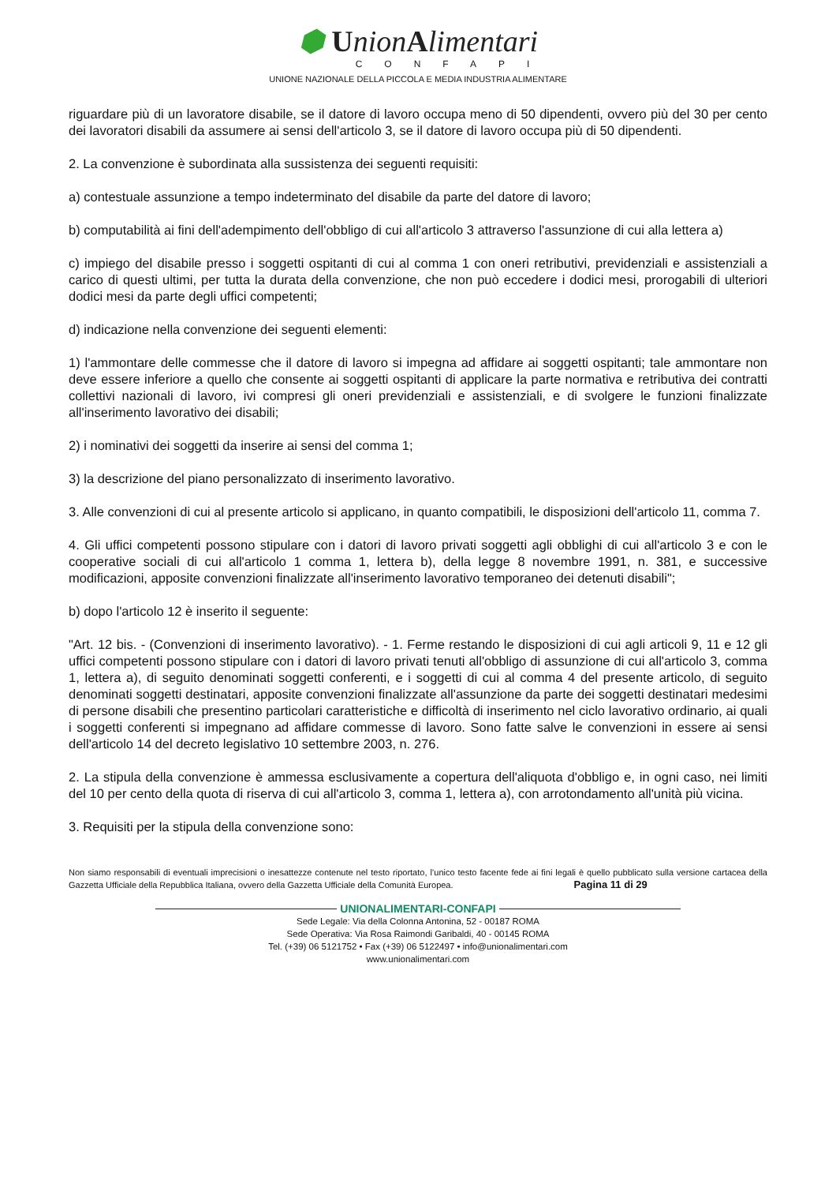⬢ UnionAlimentari
CONFAPI
UNIONE NAZIONALE DELLA PICCOLA E MEDIA INDUSTRIA ALIMENTARE
riguardare più di un lavoratore disabile, se il datore di lavoro occupa meno di 50 dipendenti, ovvero più del 30 per cento dei lavoratori disabili da assumere ai sensi dell'articolo 3, se il datore di lavoro occupa più di 50 dipendenti.
2. La convenzione è subordinata alla sussistenza dei seguenti requisiti:
a) contestuale assunzione a tempo indeterminato del disabile da parte del datore di lavoro;
b) computabilità ai fini dell'adempimento dell'obbligo di cui all'articolo 3 attraverso l'assunzione di cui alla lettera a)
c) impiego del disabile presso i soggetti ospitanti di cui al comma 1 con oneri retributivi, previdenziali e assistenziali a carico di questi ultimi, per tutta la durata della convenzione, che non può eccedere i dodici mesi, prorogabili di ulteriori dodici mesi da parte degli uffici competenti;
d) indicazione nella convenzione dei seguenti elementi:
1) l'ammontare delle commesse che il datore di lavoro si impegna ad affidare ai soggetti ospitanti; tale ammontare non deve essere inferiore a quello che consente ai soggetti ospitanti di applicare la parte normativa e retributiva dei contratti collettivi nazionali di lavoro, ivi compresi gli oneri previdenziali e assistenziali, e di svolgere le funzioni finalizzate all'inserimento lavorativo dei disabili;
2) i nominativi dei soggetti da inserire ai sensi del comma 1;
3) la descrizione del piano personalizzato di inserimento lavorativo.
3. Alle convenzioni di cui al presente articolo si applicano, in quanto compatibili, le disposizioni dell'articolo 11, comma 7.
4. Gli uffici competenti possono stipulare con i datori di lavoro privati soggetti agli obblighi di cui all'articolo 3 e con le cooperative sociali di cui all'articolo 1 comma 1, lettera b), della legge 8 novembre 1991, n. 381, e successive modificazioni, apposite convenzioni finalizzate all'inserimento lavorativo temporaneo dei detenuti disabili";
b) dopo l'articolo 12 è inserito il seguente:
"Art. 12 bis. - (Convenzioni di inserimento lavorativo). - 1. Ferme restando le disposizioni di cui agli articoli 9, 11 e 12 gli uffici competenti possono stipulare con i datori di lavoro privati tenuti all'obbligo di assunzione di cui all'articolo 3, comma 1, lettera a), di seguito denominati soggetti conferenti, e i soggetti di cui al comma 4 del presente articolo, di seguito denominati soggetti destinatari, apposite convenzioni finalizzate all'assunzione da parte dei soggetti destinatari medesimi di persone disabili che presentino particolari caratteristiche e difficoltà di inserimento nel ciclo lavorativo ordinario, ai quali i soggetti conferenti si impegnano ad affidare commesse di lavoro. Sono fatte salve le convenzioni in essere ai sensi dell'articolo 14 del decreto legislativo 10 settembre 2003, n. 276.
2. La stipula della convenzione è ammessa esclusivamente a copertura dell'aliquota d'obbligo e, in ogni caso, nei limiti del 10 per cento della quota di riserva di cui all'articolo 3, comma 1, lettera a), con arrotondamento all'unità più vicina.
3. Requisiti per la stipula della convenzione sono:
Non siamo responsabili di eventuali imprecisioni o inesattezze contenute nel testo riportato, l’unico testo facente fede ai fini legali è quello pubblicato sulla versione cartacea della Gazzetta Ufficiale della Repubblica Italiana, ovvero della Gazzetta Ufficiale della Comunità Europea. Pagina 11 di 29
UNIONALIMENTARI-CONFAPI
Sede Legale: Via della Colonna Antonina, 52 - 00187 ROMA
Sede Operativa: Via Rosa Raimondi Garibaldi, 40 - 00145 ROMA
Tel. (+39) 06 5121752 • Fax (+39) 06 5122497 • info@unionalimentari.com
www.unionalimentari.com